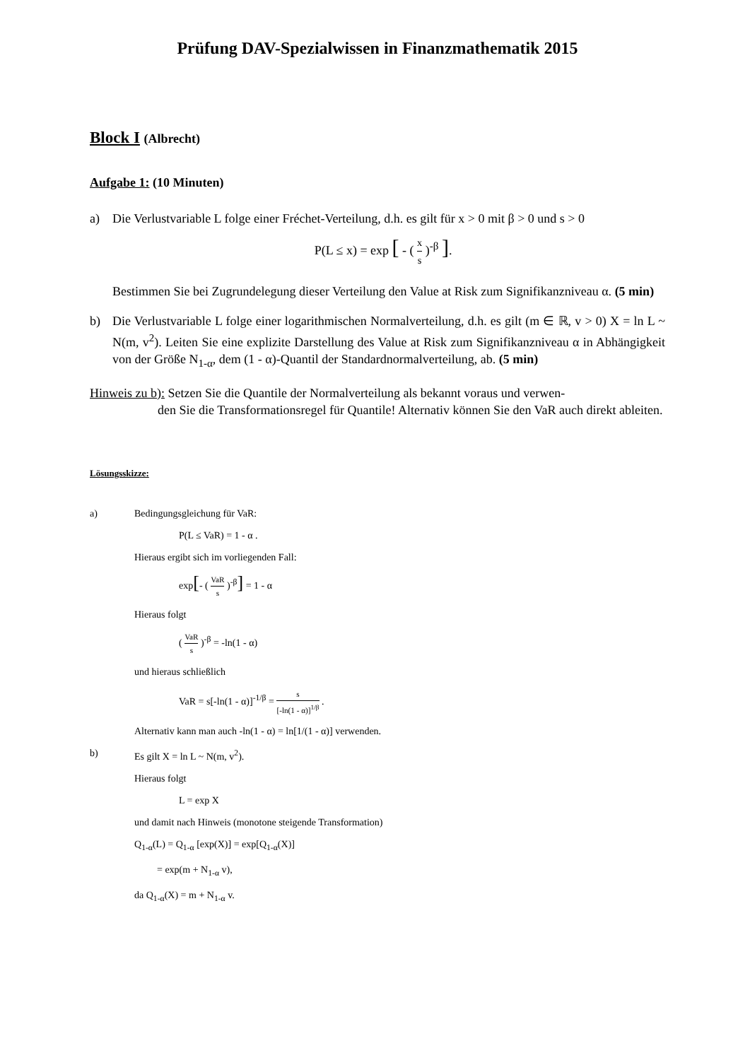Prüfung DAV-Spezialwissen in Finanzmathematik 2015
Block I (Albrecht)
Aufgabe 1: (10 Minuten)
a) Die Verlustvariable L folge einer Fréchet-Verteilung, d.h. es gilt für x > 0 mit β > 0 und s > 0
P(L ≤ x) = exp [ - ( x s )<sup>-β</sup> ].
Bestimmen Sie bei Zugrundelegung dieser Verteilung den Value at Risk zum Signifikanzniveau α. (5 min)
b) Die Verlustvariable L folge einer logarithmischen Normalverteilung, d.h. es gilt (m ∈ ℝ, v > 0) X = ln L ~ N(m, v<sup>2</sup>). Leiten Sie eine explizite Darstellung des Value at Risk zum Signifikanzniveau α in Abhängigkeit von der Größe N<sub>1-α</sub>, dem (1 - α)-Quantil der Standardnormalverteilung, ab. (5 min)
Hinweis zu b): Setzen Sie die Quantile der Normalverteilung als bekannt voraus und verwen-
den Sie die Transformationsregel für Quantile! Alternativ können Sie den VaR auch direkt ableiten.
Lösungsskizze:
a) Bedingungsgleichung für VaR:
P(L ≤ VaR) = 1 - α .
Hieraus ergibt sich im vorliegenden Fall:
exp[- ( VaR s )<sup>-β</sup>] = 1 - α
Hieraus folgt
( VaR s )<sup>-β</sup> = -ln(1 - α)
und hieraus schließlich
VaR = s[-ln(1 - α)]<sup>-1/β</sup> = s [-ln(1 - α)]<sup>1/β</sup> .
Alternativ kann man auch -ln(1 - α) = ln[1/(1 - α)] verwenden.
b) Es gilt X = ln L ~ N(m, v<sup>2</sup>).
Hieraus folgt
L = exp X
und damit nach Hinweis (monotone steigende Transformation)
Q<sub>1-α</sub>(L) = Q<sub>1-α</sub> [exp(X)] = exp[Q<sub>1-α</sub>(X)]
= exp(m + N<sub>1-α</sub> v),
da Q<sub>1-α</sub>(X) = m + N<sub>1-α</sub> v.